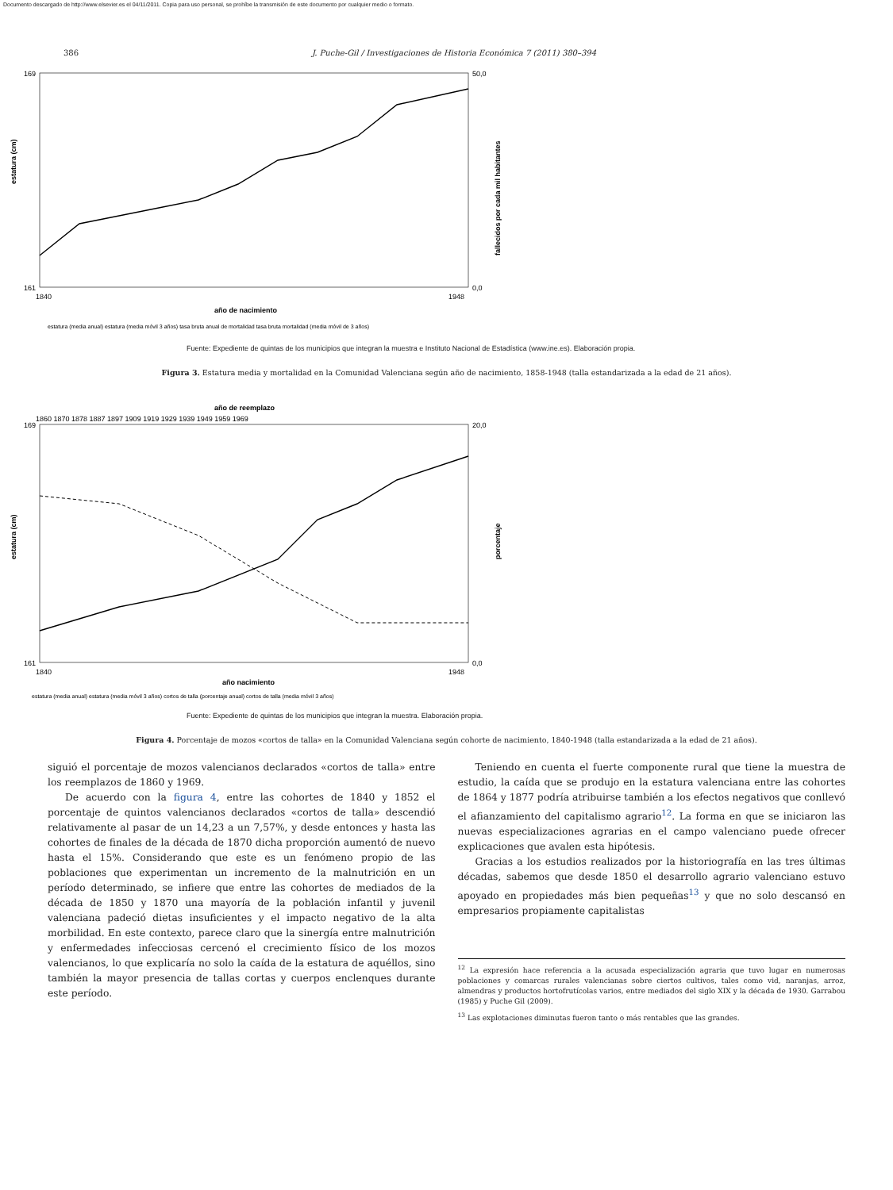Documento descargado de http://www.elsevier.es el 04/11/2011. Copia para uso personal, se prohíbe la transmisión de este documento por cualquier medio o formato.
386 J. Puche-Gil / Investigaciones de Historia Económica 7 (2011) 380–394
estatura (cm)
fallecidos por cada mil habitantes
169
161
50,0
0,0
1840
1948
año de nacimiento
estatura (media anual) estatura (media móvil 3 años) tasa bruta anual de mortalidad tasa bruta mortalidad (media móvil de 3 años)
Fuente: Expediente de quintas de los municipios que integran la muestra e Instituto Nacional de Estadística (www.ine.es). Elaboración propia.
Figura 3. Estatura media y mortalidad en la Comunidad Valenciana según año de nacimiento, 1858-1948 (talla estandarizada a la edad de 21 años).
año de reemplazo
1860 1870 1878 1887 1897 1909 1919 1929 1939 1949 1959 1969
estatura (cm)
porcentaje
169
161
20,0
0,0
1840
1948
año nacimiento
estatura (media anual) estatura (media móvil 3 años) cortos de talla (porcentaje anual) cortos de talla (media móvil 3 años)
Fuente: Expediente de quintas de los municipios que integran la muestra. Elaboración propia.
Figura 4. Porcentaje de mozos «cortos de talla» en la Comunidad Valenciana según cohorte de nacimiento, 1840-1948 (talla estandarizada a la edad de 21 años).
siguió el porcentaje de mozos valencianos declarados «cortos de talla» entre los reemplazos de 1860 y 1969.
De acuerdo con la figura 4, entre las cohortes de 1840 y 1852 el porcentaje de quintos valencianos declarados «cortos de talla» descendió relativamente al pasar de un 14,23 a un 7,57%, y desde entonces y hasta las cohortes de finales de la década de 1870 dicha proporción aumentó de nuevo hasta el 15%. Considerando que este es un fenómeno propio de las poblaciones que experimentan un incremento de la malnutrición en un período determinado, se infiere que entre las cohortes de mediados de la década de 1850 y 1870 una mayoría de la población infantil y juvenil valenciana padeció dietas insuficientes y el impacto negativo de la alta morbilidad. En este contexto, parece claro que la sinergía entre malnutrición y enfermedades infecciosas cercenó el crecimiento físico de los mozos valencianos, lo que explicaría no solo la caída de la estatura de aquéllos, sino también la mayor presencia de tallas cortas y cuerpos enclenques durante este período.
Teniendo en cuenta el fuerte componente rural que tiene la muestra de estudio, la caída que se produjo en la estatura valenciana entre las cohortes de 1864 y 1877 podría atribuirse también a los efectos negativos que conllevó el afianzamiento del capitalismo agrario<sup>12</sup>. La forma en que se iniciaron las nuevas especializaciones agrarias en el campo valenciano puede ofrecer explicaciones que avalen esta hipótesis.
Gracias a los estudios realizados por la historiografía en las tres últimas décadas, sabemos que desde 1850 el desarrollo agrario valenciano estuvo apoyado en propiedades más bien pequeñas<sup>13</sup> y que no solo descansó en empresarios propiamente capitalistas
<sup>12</sup> La expresión hace referencia a la acusada especialización agraria que tuvo lugar en numerosas poblaciones y comarcas rurales valencianas sobre ciertos cultivos, tales como vid, naranjas, arroz, almendras y productos hortofrutícolas varios, entre mediados del siglo XIX y la década de 1930. Garrabou (1985) y Puche Gil (2009).
<sup>13</sup> Las explotaciones diminutas fueron tanto o más rentables que las grandes.